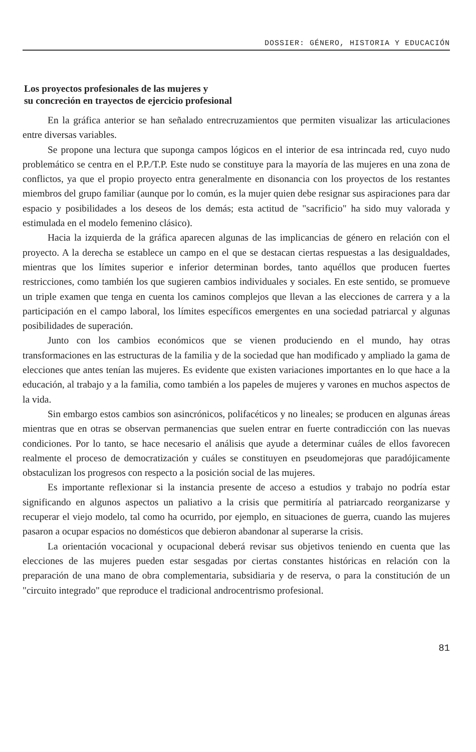DOSSIER: GÉNERO, HISTORIA Y EDUCACIÓN
Los proyectos profesionales de las mujeres y
su concreción en trayectos de ejercicio profesional
En la gráfica anterior se han señalado entrecruzamientos que permiten visualizar las articulaciones entre diversas variables.
Se propone una lectura que suponga campos lógicos en el interior de esa intrincada red, cuyo nudo problemático se centra en el P.P./T.P. Este nudo se constituye para la mayoría de las mujeres en una zona de conflictos, ya que el propio proyecto entra generalmente en disonancia con los proyectos de los restantes miembros del grupo familiar (aunque por lo común, es la mujer quien debe resignar sus aspiraciones para dar espacio y posibilidades a los deseos de los demás; esta actitud de "sacrificio" ha sido muy valorada y estimulada en el modelo femenino clásico).
Hacia la izquierda de la gráfica aparecen algunas de las implicancias de género en relación con el proyecto. A la derecha se establece un campo en el que se destacan ciertas respuestas a las desigualdades, mientras que los límites superior e inferior determinan bordes, tanto aquéllos que producen fuertes restricciones, como también los que sugieren cambios individuales y sociales. En este sentido, se promueve un triple examen que tenga en cuenta los caminos complejos que llevan a las elecciones de carrera y a la participación en el campo laboral, los límites específicos emergentes en una sociedad patriarcal y algunas posibilidades de superación.
Junto con los cambios económicos que se vienen produciendo en el mundo, hay otras transformaciones en las estructuras de la familia y de la sociedad que han modificado y ampliado la gama de elecciones que antes tenían las mujeres. Es evidente que existen variaciones importantes en lo que hace a la educación, al trabajo y a la familia, como también a los papeles de mujeres y varones en muchos aspectos de la vida.
Sin embargo estos cambios son asincrónicos, polifacéticos y no lineales; se producen en algunas áreas mientras que en otras se observan permanencias que suelen entrar en fuerte contradicción con las nuevas condiciones. Por lo tanto, se hace necesario el análisis que ayude a determinar cuáles de ellos favorecen realmente el proceso de democratización y cuáles se constituyen en pseudomejoras que paradójicamente obstaculizan los progresos con respecto a la posición social de las mujeres.
Es importante reflexionar si la instancia presente de acceso a estudios y trabajo no podría estar significando en algunos aspectos un paliativo a la crisis que permitiría al patriarcado reorganizarse y recuperar el viejo modelo, tal como ha ocurrido, por ejemplo, en situaciones de guerra, cuando las mujeres pasaron a ocupar espacios no domésticos que debieron abandonar al superarse la crisis.
La orientación vocacional y ocupacional deberá revisar sus objetivos teniendo en cuenta que las elecciones de las mujeres pueden estar sesgadas por ciertas constantes históricas en relación con la preparación de una mano de obra complementaria, subsidiaria y de reserva, o para la constitución de un "circuito integrado" que reproduce el tradicional androcentrismo profesional.
81